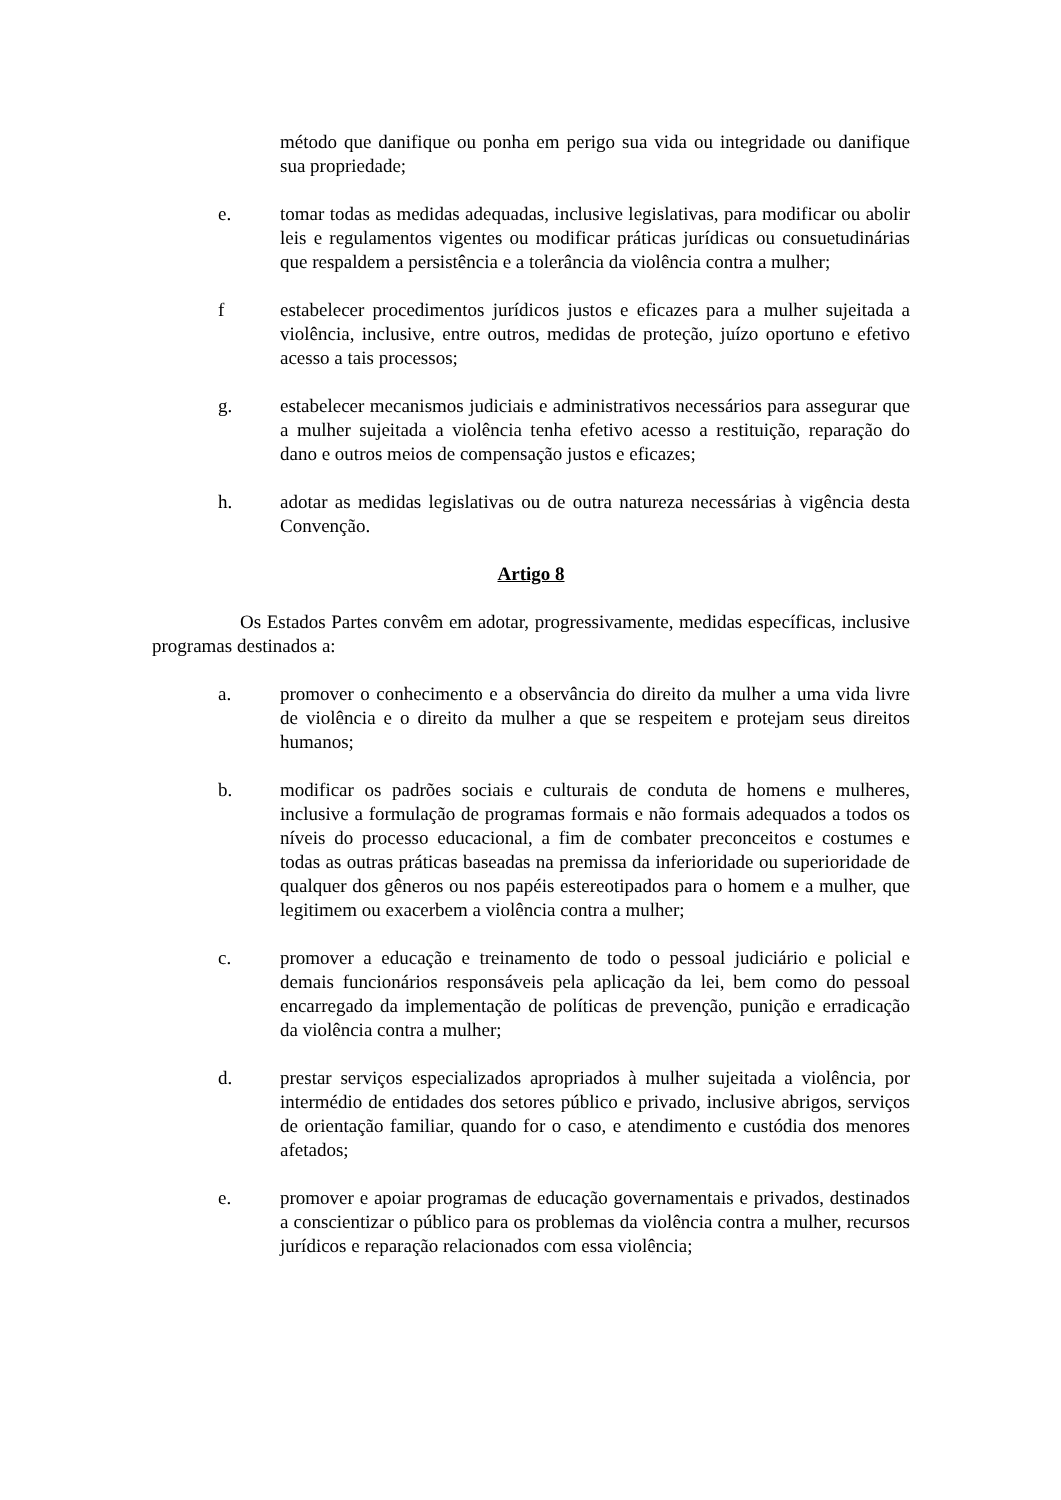método que danifique ou ponha em perigo sua vida ou integridade ou danifique sua propriedade;
e. tomar todas as medidas adequadas, inclusive legislativas, para modificar ou abolir leis e regulamentos vigentes ou modificar práticas jurídicas ou consuetudinárias que respaldem a persistência e a tolerância da violência contra a mulher;
f estabelecer procedimentos jurídicos justos e eficazes para a mulher sujeitada a violência, inclusive, entre outros, medidas de proteção, juízo oportuno e efetivo acesso a tais processos;
g. estabelecer mecanismos judiciais e administrativos necessários para assegurar que a mulher sujeitada a violência tenha efetivo acesso a restituição, reparação do dano e outros meios de compensação justos e eficazes;
h. adotar as medidas legislativas ou de outra natureza necessárias à vigência desta Convenção.
Artigo 8
Os Estados Partes convêm em adotar, progressivamente, medidas específicas, inclusive programas destinados a:
a. promover o conhecimento e a observância do direito da mulher a uma vida livre de violência e o direito da mulher a que se respeitem e protejam seus direitos humanos;
b. modificar os padrões sociais e culturais de conduta de homens e mulheres, inclusive a formulação de programas formais e não formais adequados a todos os níveis do processo educacional, a fim de combater preconceitos e costumes e todas as outras práticas baseadas na premissa da inferioridade ou superioridade de qualquer dos gêneros ou nos papéis estereotipados para o homem e a mulher, que legitimem ou exacerbem a violência contra a mulher;
c. promover a educação e treinamento de todo o pessoal judiciário e policial e demais funcionários responsáveis pela aplicação da lei, bem como do pessoal encarregado da implementação de políticas de prevenção, punição e erradicação da violência contra a mulher;
d. prestar serviços especializados apropriados à mulher sujeitada a violência, por intermédio de entidades dos setores público e privado, inclusive abrigos, serviços de orientação familiar, quando for o caso, e atendimento e custódia dos menores afetados;
e. promover e apoiar programas de educação governamentais e privados, destinados a conscientizar o público para os problemas da violência contra a mulher, recursos jurídicos e reparação relacionados com essa violência;